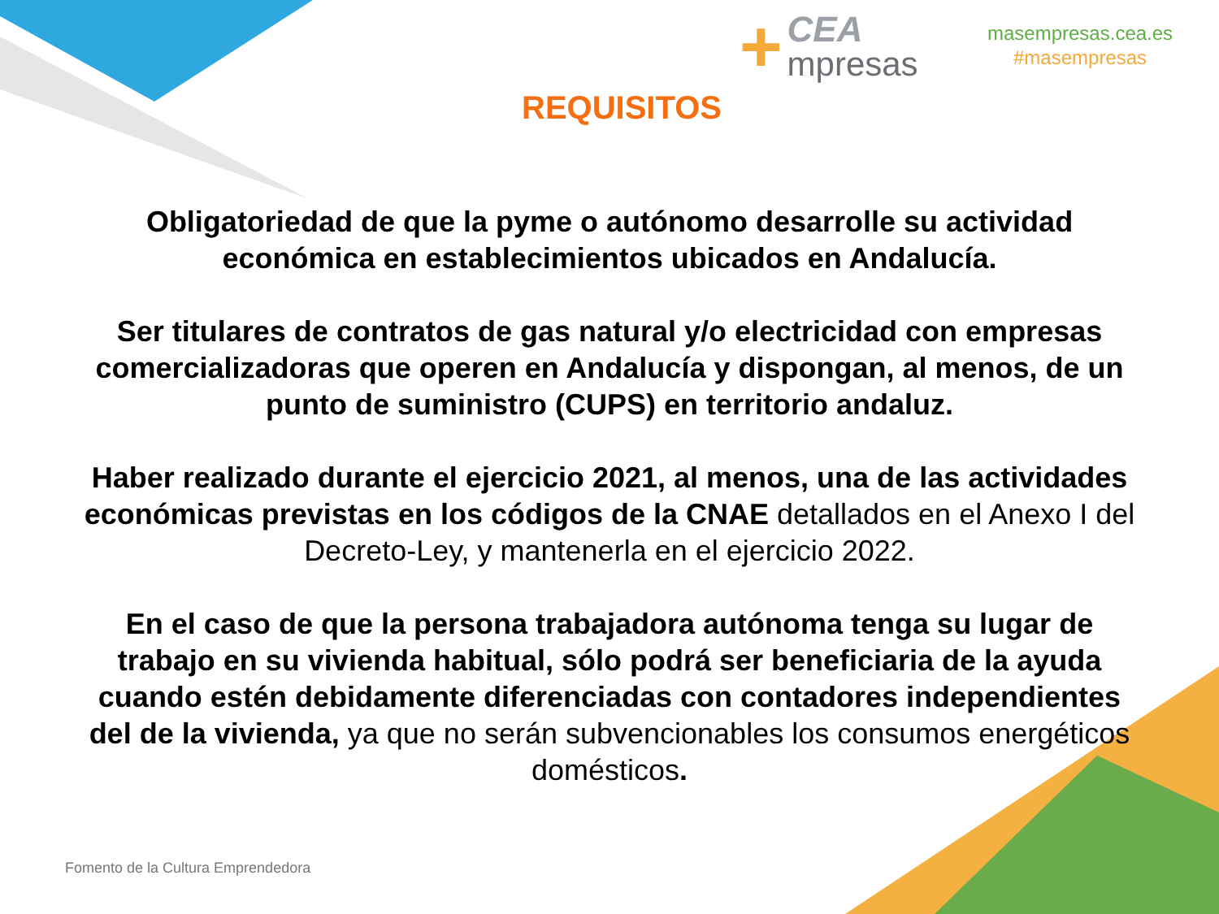+
CEA
mpresas
masempresas.cea.es
#masempresas
REQUISITOS
Obligatoriedad de que la pyme o autónomo desarrolle su actividad económica en establecimientos ubicados en Andalucía.
Ser titulares de contratos de gas natural y/o electricidad con empresas comercializadoras que operen en Andalucía y dispongan, al menos, de un punto de suministro (CUPS) en territorio andaluz.
Haber realizado durante el ejercicio 2021, al menos, una de las actividades económicas previstas en los códigos de la CNAE detallados en el Anexo I del Decreto-Ley, y mantenerla en el ejercicio 2022.
En el caso de que la persona trabajadora autónoma tenga su lugar de trabajo en su vivienda habitual, sólo podrá ser beneficiaria de la ayuda cuando estén debidamente diferenciadas con contadores independientes del de la vivienda, ya que no serán subvencionables los consumos energéticos domésticos.
Fomento de la Cultura Emprendedora